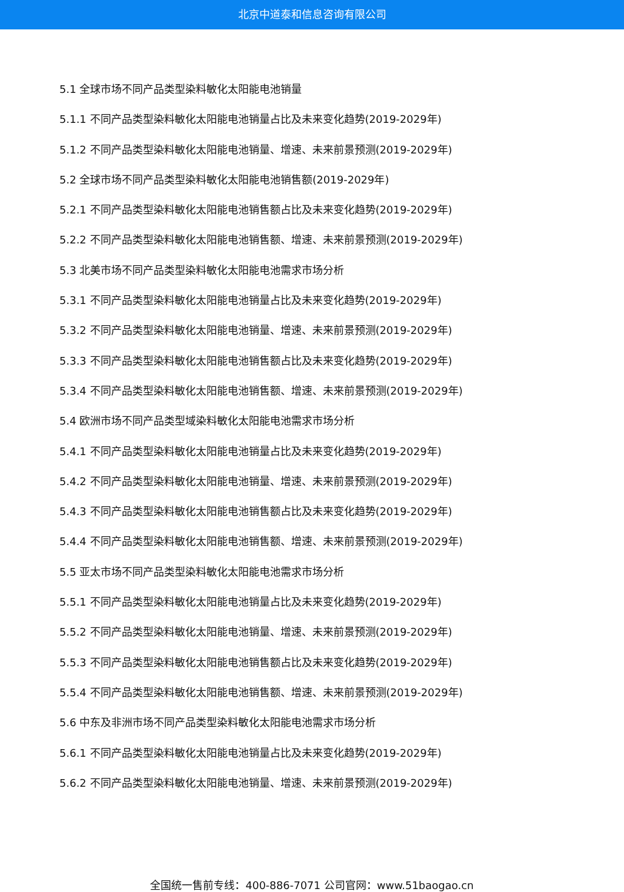北京中道泰和信息咨询有限公司
5.1 全球市场不同产品类型染料敏化太阳能电池销量
5.1.1 不同产品类型染料敏化太阳能电池销量占比及未来变化趋势(2019-2029年)
5.1.2 不同产品类型染料敏化太阳能电池销量、增速、未来前景预测(2019-2029年)
5.2 全球市场不同产品类型染料敏化太阳能电池销售额(2019-2029年)
5.2.1 不同产品类型染料敏化太阳能电池销售额占比及未来变化趋势(2019-2029年)
5.2.2 不同产品类型染料敏化太阳能电池销售额、增速、未来前景预测(2019-2029年)
5.3 北美市场不同产品类型染料敏化太阳能电池需求市场分析
5.3.1 不同产品类型染料敏化太阳能电池销量占比及未来变化趋势(2019-2029年)
5.3.2 不同产品类型染料敏化太阳能电池销量、增速、未来前景预测(2019-2029年)
5.3.3 不同产品类型染料敏化太阳能电池销售额占比及未来变化趋势(2019-2029年)
5.3.4 不同产品类型染料敏化太阳能电池销售额、增速、未来前景预测(2019-2029年)
5.4 欧洲市场不同产品类型域染料敏化太阳能电池需求市场分析
5.4.1 不同产品类型染料敏化太阳能电池销量占比及未来变化趋势(2019-2029年)
5.4.2 不同产品类型染料敏化太阳能电池销量、增速、未来前景预测(2019-2029年)
5.4.3 不同产品类型染料敏化太阳能电池销售额占比及未来变化趋势(2019-2029年)
5.4.4 不同产品类型染料敏化太阳能电池销售额、增速、未来前景预测(2019-2029年)
5.5 亚太市场不同产品类型染料敏化太阳能电池需求市场分析
5.5.1 不同产品类型染料敏化太阳能电池销量占比及未来变化趋势(2019-2029年)
5.5.2 不同产品类型染料敏化太阳能电池销量、增速、未来前景预测(2019-2029年)
5.5.3 不同产品类型染料敏化太阳能电池销售额占比及未来变化趋势(2019-2029年)
5.5.4 不同产品类型染料敏化太阳能电池销售额、增速、未来前景预测(2019-2029年)
5.6 中东及非洲市场不同产品类型染料敏化太阳能电池需求市场分析
5.6.1 不同产品类型染料敏化太阳能电池销量占比及未来变化趋势(2019-2029年)
5.6.2 不同产品类型染料敏化太阳能电池销量、增速、未来前景预测(2019-2029年)
全国统一售前专线：400-886-7071 公司官网：www.51baogao.cn